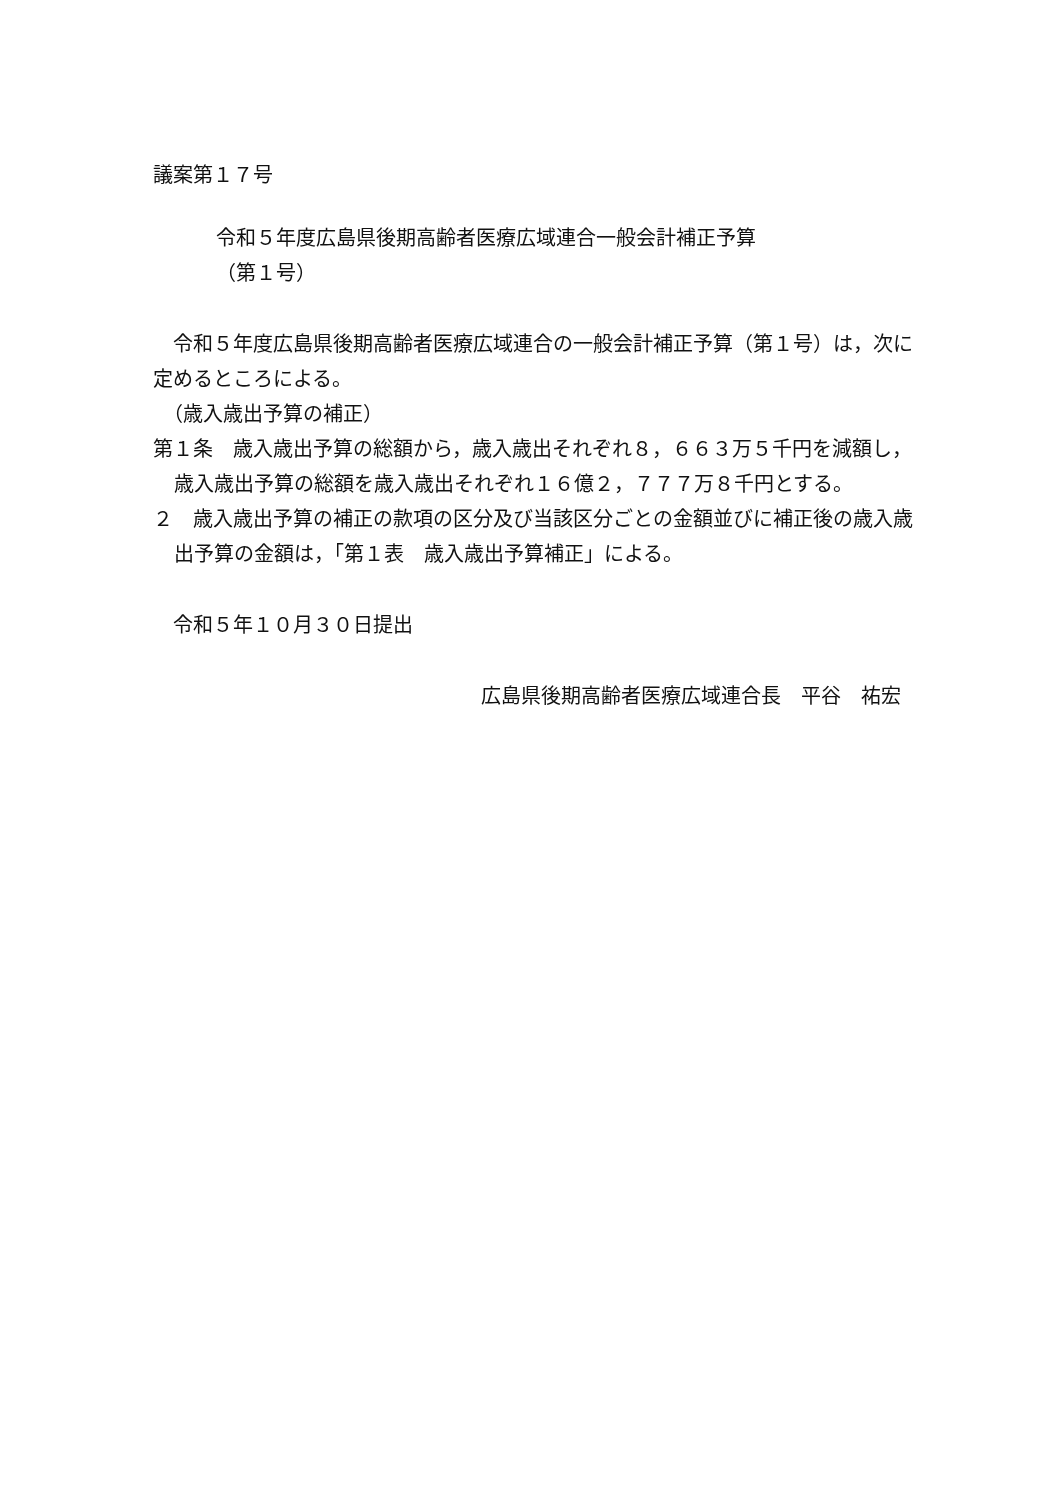議案第１７号
令和５年度広島県後期高齢者医療広域連合一般会計補正予算
（第１号）
　令和５年度広島県後期高齢者医療広域連合の一般会計補正予算（第１号）は，次に定めるところによる。
　（歳入歳出予算の補正）
第１条　歳入歳出予算の総額から，歳入歳出それぞれ８，６６３万５千円を減額し，歳入歳出予算の総額を歳入歳出それぞれ１６億２，７７７万８千円とする。
２　歳入歳出予算の補正の款項の区分及び当該区分ごとの金額並びに補正後の歳入歳出予算の金額は，「第１表　歳入歳出予算補正」による。
　令和５年１０月３０日提出
広島県後期高齢者医療広域連合長　平谷　祐宏